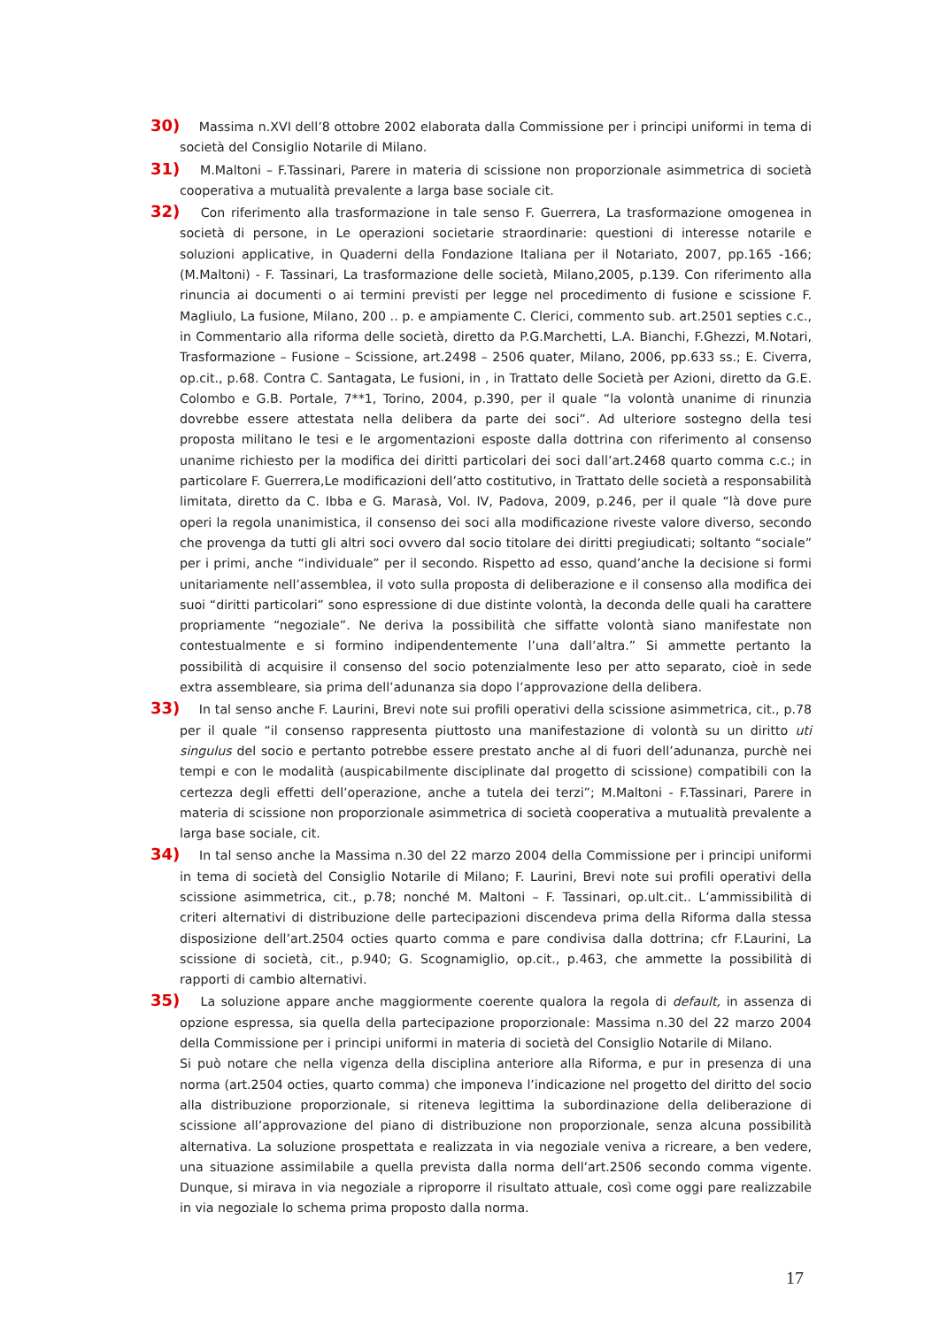30) Massima n.XVI dell’8 ottobre 2002 elaborata dalla Commissione per i principi uniformi in tema di società del Consiglio Notarile di Milano.
31) M.Maltoni – F.Tassinari, Parere in materia di scissione non proporzionale asimmetrica di società cooperativa a mutualità prevalente a larga base sociale cit.
32) Con riferimento alla trasformazione in tale senso F. Guerrera, La trasformazione omogenea in società di persone, in Le operazioni societarie straordinarie: questioni di interesse notarile e soluzioni applicative, in Quaderni della Fondazione Italiana per il Notariato, 2007, pp.165 -166; (M.Maltoni) - F. Tassinari, La trasformazione delle società, Milano,2005, p.139. Con riferimento alla rinuncia ai documenti o ai termini previsti per legge nel procedimento di fusione e scissione F. Magliulo, La fusione, Milano, 200 .. p. e ampiamente C. Clerici, commento sub. art.2501 septies c.c., in Commentario alla riforma delle società, diretto da P.G.Marchetti, L.A. Bianchi, F.Ghezzi, M.Notari, Trasformazione – Fusione – Scissione, art.2498 – 2506 quater, Milano, 2006, pp.633 ss.; E. Civerra, op.cit., p.68. Contra C. Santagata, Le fusioni, in , in Trattato delle Società per Azioni, diretto da G.E. Colombo e G.B. Portale, 7**1, Torino, 2004, p.390, per il quale “la volontà unanime di rinunzia dovrebbe essere attestata nella delibera da parte dei soci”. Ad ulteriore sostegno della tesi proposta militano le tesi e le argomentazioni esposte dalla dottrina con riferimento al consenso unanime richiesto per la modifica dei diritti particolari dei soci dall’art.2468 quarto comma c.c.; in particolare F. Guerrera,Le modificazioni dell’atto costitutivo, in Trattato delle società a responsabilità limitata, diretto da C. Ibba e G. Marasà, Vol. IV, Padova, 2009, p.246, per il quale “là dove pure operi la regola unanimistica, il consenso dei soci alla modificazione riveste valore diverso, secondo che provenga da tutti gli altri soci ovvero dal socio titolare dei diritti pregiudicati; soltanto “sociale” per i primi, anche “individuale” per il secondo. Rispetto ad esso, quand’anche la decisione si formi unitariamente nell’assemblea, il voto sulla proposta di deliberazione e il consenso alla modifica dei suoi “diritti particolari” sono espressione di due distinte volontà, la deconda delle quali ha carattere propriamente “negoziale”. Ne deriva la possibilità che siffatte volontà siano manifestate non contestualmente e si formino indipendentemente l’una dall’altra.” Si ammette pertanto la possibilità di acquisire il consenso del socio potenzialmente leso per atto separato, cioè in sede extra assembleare, sia prima dell’adunanza sia dopo l’approvazione della delibera.
33) In tal senso anche F. Laurini, Brevi note sui profili operativi della scissione asimmetrica, cit., p.78 per il quale “il consenso rappresenta piuttosto una manifestazione di volontà su un diritto uti singulus del socio e pertanto potrebbe essere prestato anche al di fuori dell’adunanza, purchè nei tempi e con le modalità (auspicabilmente disciplinate dal progetto di scissione) compatibili con la certezza degli effetti dell’operazione, anche a tutela dei terzi”; M.Maltoni - F.Tassinari, Parere in materia di scissione non proporzionale asimmetrica di società cooperativa a mutualità prevalente a larga base sociale, cit.
34) In tal senso anche la Massima n.30 del 22 marzo 2004 della Commissione per i principi uniformi in tema di società del Consiglio Notarile di Milano; F. Laurini, Brevi note sui profili operativi della scissione asimmetrica, cit., p.78; nonché M. Maltoni – F. Tassinari, op.ult.cit.. L’ammissibilità di criteri alternativi di distribuzione delle partecipazioni discendeva prima della Riforma dalla stessa disposizione dell’art.2504 octies quarto comma e pare condivisa dalla dottrina; cfr F.Laurini, La scissione di società, cit., p.940; G. Scognamiglio, op.cit., p.463, che ammette la possibilità di rapporti di cambio alternativi.
35) La soluzione appare anche maggiormente coerente qualora la regola di default, in assenza di opzione espressa, sia quella della partecipazione proporzionale: Massima n.30 del 22 marzo 2004 della Commissione per i principi uniformi in materia di società del Consiglio Notarile di Milano.
Si può notare che nella vigenza della disciplina anteriore alla Riforma, e pur in presenza di una norma (art.2504 octies, quarto comma) che imponeva l’indicazione nel progetto del diritto del socio alla distribuzione proporzionale, si riteneva legittima la subordinazione della deliberazione di scissione all’approvazione del piano di distribuzione non proporzionale, senza alcuna possibilità alternativa. La soluzione prospettata e realizzata in via negoziale veniva a ricreare, a ben vedere, una situazione assimilabile a quella prevista dalla norma dell’art.2506 secondo comma vigente. Dunque, si mirava in via negoziale a riproporre il risultato attuale, così come oggi pare realizzabile in via negoziale lo schema prima proposto dalla norma.
17